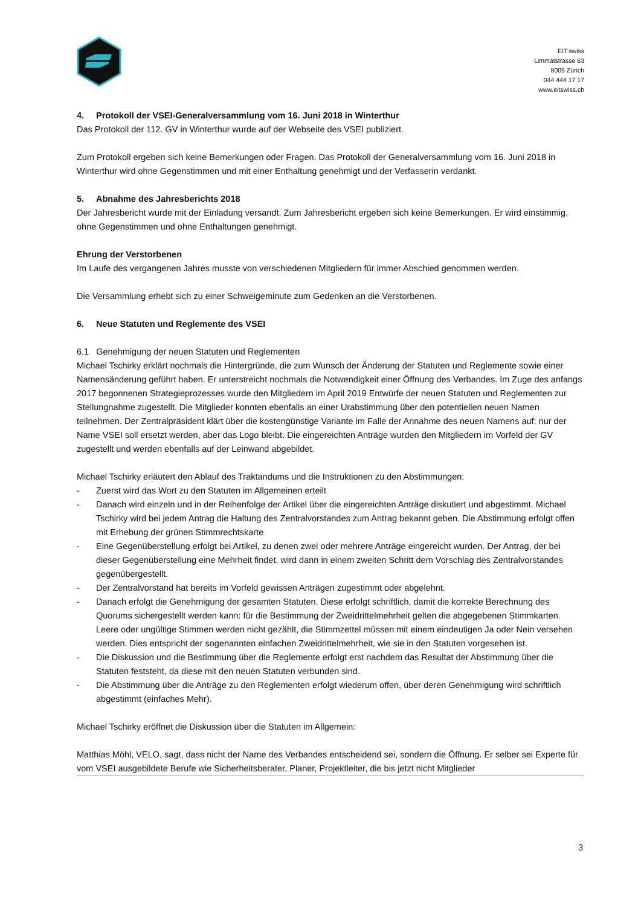EIT.swiss
Limmatstrasse 63
8005 Zürich
044 444 17 17
www.eitswiss.ch
4. Protokoll der VSEI-Generalversammlung vom 16. Juni 2018 in Winterthur
Das Protokoll der 112. GV in Winterthur wurde auf der Webseite des VSEI publiziert.
Zum Protokoll ergeben sich keine Bemerkungen oder Fragen. Das Protokoll der Generalversammlung vom 16. Juni 2018 in Winterthur wird ohne Gegenstimmen und mit einer Enthaltung genehmigt und der Verfasserin verdankt.
5. Abnahme des Jahresberichts 2018
Der Jahresbericht wurde mit der Einladung versandt. Zum Jahresbericht ergeben sich keine Bemerkungen. Er wird einstimmig, ohne Gegenstimmen und ohne Enthaltungen genehmigt.
Ehrung der Verstorbenen
Im Laufe des vergangenen Jahres musste von verschiedenen Mitgliedern für immer Abschied genommen werden.
Die Versammlung erhebt sich zu einer Schweigeminute zum Gedenken an die Verstorbenen.
6. Neue Statuten und Reglemente des VSEI
6.1 Genehmigung der neuen Statuten und Reglementen
Michael Tschirky erklärt nochmals die Hintergründe, die zum Wunsch der Änderung der Statuten und Reglemente sowie einer Namensänderung geführt haben. Er unterstreicht nochmals die Notwendigkeit einer Öffnung des Verbandes. Im Zuge des anfangs 2017 begonnenen Strategieprozesses wurde den Mitgliedern im April 2019 Entwürfe der neuen Statuten und Reglementen zur Stellungnahme zugestellt. Die Mitglieder konnten ebenfalls an einer Urabstimmung über den potentiellen neuen Namen teilnehmen. Der Zentralpräsident klärt über die kostengünstige Variante im Falle der Annahme des neuen Namens auf: nur der Name VSEI soll ersetzt werden, aber das Logo bleibt. Die eingereichten Anträge wurden den Mitgliedern im Vorfeld der GV zugestellt und werden ebenfalls auf der Leinwand abgebildet.
Michael Tschirky erläutert den Ablauf des Traktandums und die Instruktionen zu den Abstimmungen:
- Zuerst wird das Wort zu den Statuten im Allgemeinen erteilt
- Danach wird einzeln und in der Reihenfolge der Artikel über die eingereichten Anträge diskutiert und abgestimmt. Michael Tschirky wird bei jedem Antrag die Haltung des Zentralvorstandes zum Antrag bekannt geben. Die Abstimmung erfolgt offen mit Erhebung der grünen Stimmrechtskarte
- Eine Gegenüberstellung erfolgt bei Artikel, zu denen zwei oder mehrere Anträge eingereicht wurden. Der Antrag, der bei dieser Gegenüberstellung eine Mehrheit findet, wird dann in einem zweiten Schritt dem Vorschlag des Zentralvorstandes gegenübergestellt.
- Der Zentralvorstand hat bereits im Vorfeld gewissen Anträgen zugestimmt oder abgelehnt.
- Danach erfolgt die Genehmigung der gesamten Statuten. Diese erfolgt schriftlich, damit die korrekte Berechnung des Quorums sichergestellt werden kann: für die Bestimmung der Zweidrittelmehrheit gelten die abgegebenen Stimmkarten. Leere oder ungültige Stimmen werden nicht gezählt, die Stimmzettel müssen mit einem eindeutigen Ja oder Nein versehen werden. Dies entspricht der sogenannten einfachen Zweidrittelmehrheit, wie sie in den Statuten vorgesehen ist.
- Die Diskussion und die Bestimmung über die Reglemente erfolgt erst nachdem das Resultat der Abstimmung über die Statuten feststeht, da diese mit den neuen Statuten verbunden sind.
- Die Abstimmung über die Anträge zu den Reglementen erfolgt wiederum offen, über deren Genehmigung wird schriftlich abgestimmt (einfaches Mehr).
Michael Tschirky eröffnet die Diskussion über die Statuten im Allgemein:
Matthias Möhl, VELO, sagt, dass nicht der Name des Verbandes entscheidend sei, sondern die Öffnung. Er selber sei Experte für vom VSEI ausgebildete Berufe wie Sicherheitsberater, Planer, Projektleiter, die bis jetzt nicht Mitglieder
3